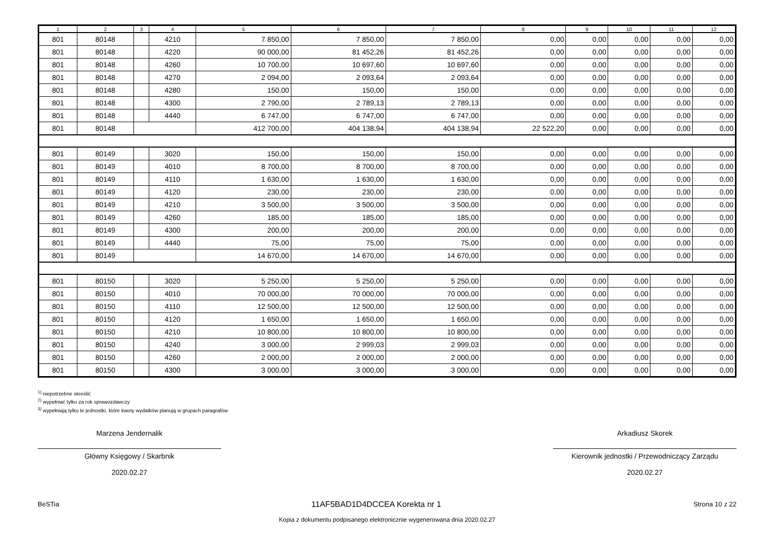| 1 | 2 | 3 | 4 | 5 | 6 | 7 | 8 | 9 | 10 | 11 | 12 |
| --- | --- | --- | --- | --- | --- | --- | --- | --- | --- | --- | --- |
| 801 | 80148 | | 4210 | 7 850,00 | 7 850,00 | 7 850,00 | 0,00 | 0,00 | 0,00 | 0,00 | 0,00 |
| 801 | 80148 | | 4220 | 90 000,00 | 81 452,26 | 81 452,26 | 0,00 | 0,00 | 0,00 | 0,00 | 0,00 |
| 801 | 80148 | | 4260 | 10 700,00 | 10 697,60 | 10 697,60 | 0,00 | 0,00 | 0,00 | 0,00 | 0,00 |
| 801 | 80148 | | 4270 | 2 094,00 | 2 093,64 | 2 093,64 | 0,00 | 0,00 | 0,00 | 0,00 | 0,00 |
| 801 | 80148 | | 4280 | 150,00 | 150,00 | 150,00 | 0,00 | 0,00 | 0,00 | 0,00 | 0,00 |
| 801 | 80148 | | 4300 | 2 790,00 | 2 789,13 | 2 789,13 | 0,00 | 0,00 | 0,00 | 0,00 | 0,00 |
| 801 | 80148 | | 4440 | 6 747,00 | 6 747,00 | 6 747,00 | 0,00 | 0,00 | 0,00 | 0,00 | 0,00 |
| 801 | 80148 | | | 412 700,00 | 404 138,94 | 404 138,94 | 22 522,20 | 0,00 | 0,00 | 0,00 | 0,00 |
| 801 | 80149 | | 3020 | 150,00 | 150,00 | 150,00 | 0,00 | 0,00 | 0,00 | 0,00 | 0,00 |
| 801 | 80149 | | 4010 | 8 700,00 | 8 700,00 | 8 700,00 | 0,00 | 0,00 | 0,00 | 0,00 | 0,00 |
| 801 | 80149 | | 4110 | 1 630,00 | 1 630,00 | 1 630,00 | 0,00 | 0,00 | 0,00 | 0,00 | 0,00 |
| 801 | 80149 | | 4120 | 230,00 | 230,00 | 230,00 | 0,00 | 0,00 | 0,00 | 0,00 | 0,00 |
| 801 | 80149 | | 4210 | 3 500,00 | 3 500,00 | 3 500,00 | 0,00 | 0,00 | 0,00 | 0,00 | 0,00 |
| 801 | 80149 | | 4260 | 185,00 | 185,00 | 185,00 | 0,00 | 0,00 | 0,00 | 0,00 | 0,00 |
| 801 | 80149 | | 4300 | 200,00 | 200,00 | 200,00 | 0,00 | 0,00 | 0,00 | 0,00 | 0,00 |
| 801 | 80149 | | 4440 | 75,00 | 75,00 | 75,00 | 0,00 | 0,00 | 0,00 | 0,00 | 0,00 |
| 801 | 80149 | | | 14 670,00 | 14 670,00 | 14 670,00 | 0,00 | 0,00 | 0,00 | 0,00 | 0,00 |
| 801 | 80150 | | 3020 | 5 250,00 | 5 250,00 | 5 250,00 | 0,00 | 0,00 | 0,00 | 0,00 | 0,00 |
| 801 | 80150 | | 4010 | 70 000,00 | 70 000,00 | 70 000,00 | 0,00 | 0,00 | 0,00 | 0,00 | 0,00 |
| 801 | 80150 | | 4110 | 12 500,00 | 12 500,00 | 12 500,00 | 0,00 | 0,00 | 0,00 | 0,00 | 0,00 |
| 801 | 80150 | | 4120 | 1 650,00 | 1 650,00 | 1 650,00 | 0,00 | 0,00 | 0,00 | 0,00 | 0,00 |
| 801 | 80150 | | 4210 | 10 800,00 | 10 800,00 | 10 800,00 | 0,00 | 0,00 | 0,00 | 0,00 | 0,00 |
| 801 | 80150 | | 4240 | 3 000,00 | 2 999,03 | 2 999,03 | 0,00 | 0,00 | 0,00 | 0,00 | 0,00 |
| 801 | 80150 | | 4260 | 2 000,00 | 2 000,00 | 2 000,00 | 0,00 | 0,00 | 0,00 | 0,00 | 0,00 |
| 801 | 80150 | | 4300 | 3 000,00 | 3 000,00 | 3 000,00 | 0,00 | 0,00 | 0,00 | 0,00 | 0,00 |
<sup>1)</sup> niepotrzebne skreślić
<sup>2)</sup> wypełniać tylko za rok sprawozdawczy
<sup>3)</sup> wypełniają tylko te jednostki, które kwoty wydatków planują w grupach paragrafów
Marzena Jendernalik
Główny Księgowy / Skarbnik
2020.02.27
Arkadiusz Skorek
Kierownik jednostki / Przewodniczący Zarządu
2020.02.27
BeSTia 11AF5BAD1D4DCCEA Korekta nr 1 Strona 10 z 22
Kopia z dokumentu podpisanego elektronicznie wygenerowana dnia 2020.02.27